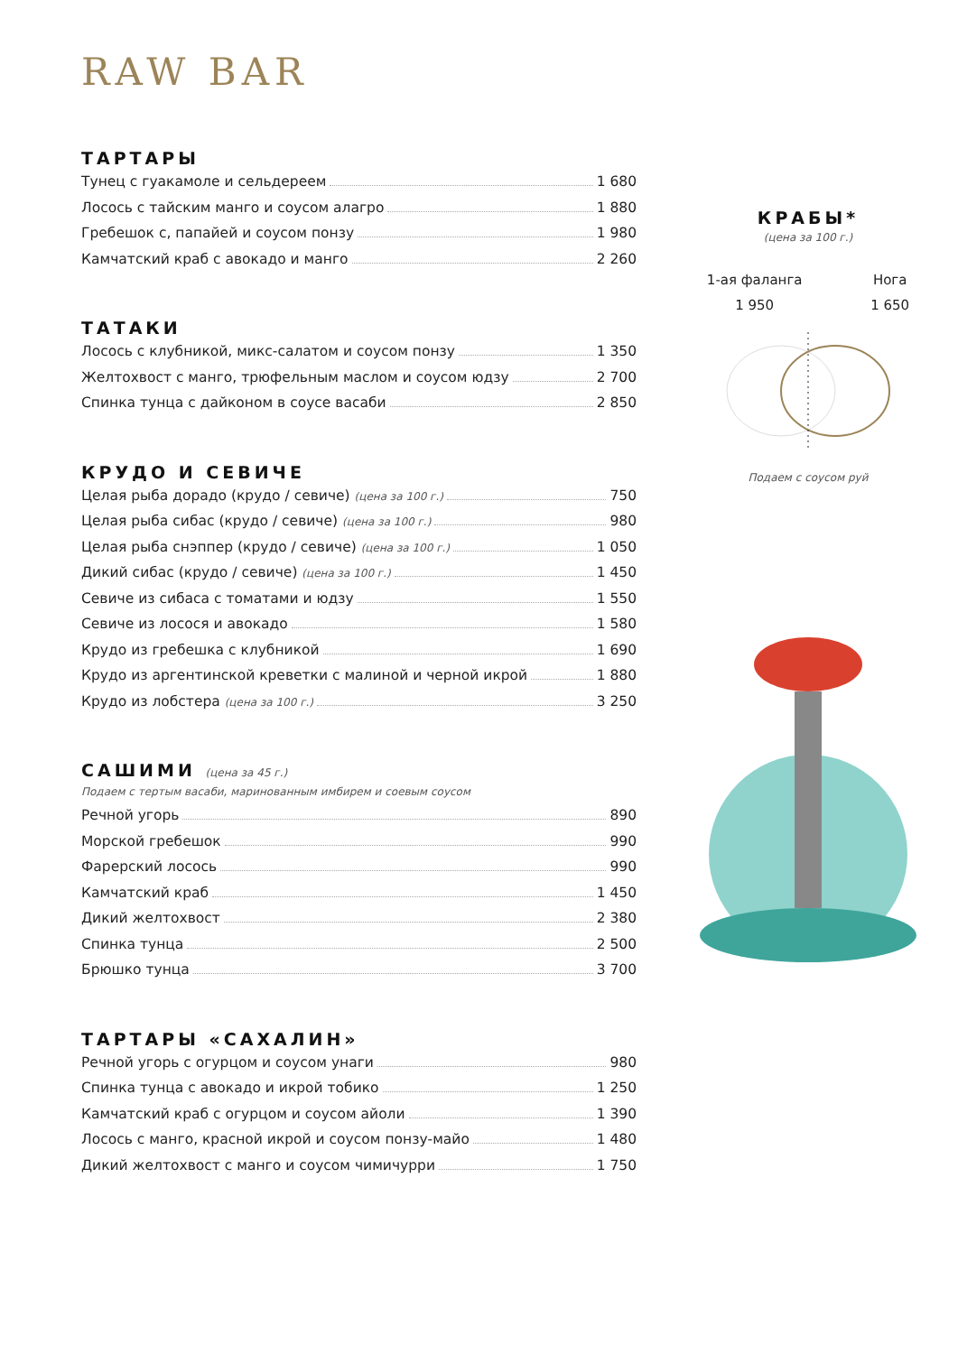RAW BAR
ТАРТАРЫ
Тунец с гуакамоле и сельдереем 1 680
Лосось с тайским манго и соусом алагро 1 880
Гребешок с, папайей и соусом понзу 1 980
Камчатский краб с авокадо и манго 2 260
ТАТАКИ
Лосось с клубникой, микс-салатом и соусом понзу 1 350
Желтохвост с манго, трюфельным маслом и соусом юдзу 2 700
Спинка тунца с дайконом в соусе васаби 2 850
КРУДО И СЕВИЧЕ
Целая рыба дорадо (крудо / севиче) (цена за 100 г.) 750
Целая рыба сибас (крудо / севиче) (цена за 100 г.) 980
Целая рыба снэппер (крудо / севиче) (цена за 100 г.) 1 050
Дикий сибас (крудо / севиче) (цена за 100 г.) 1 450
Севиче из сибаса с томатами и юдзу 1 550
Севиче из лосося и авокадо 1 580
Крудо из гребешка с клубникой 1 690
Крудо из аргентинской креветки с малиной и черной икрой 1 880
Крудо из лобстера (цена за 100 г.) 3 250
САШИМИ (цена за 45 г.)
Подаем с тертым васаби, маринованным имбирем и соевым соусом
Речной угорь 890
Морской гребешок 990
Фарерский лосось 990
Камчатский краб 1 450
Дикий желтохвост 2 380
Спинка тунца 2 500
Брюшко тунца 3 700
ТАРТАРЫ «САХАЛИН»
Речной угорь с огурцом и соусом унаги 980
Спинка тунца с авокадо и икрой тобико 1 250
Камчатский краб с огурцом и соусом айоли 1 390
Лосось с манго, красной икрой и соусом понзу-майо 1 480
Дикий желтохвост с манго и соусом чимичурри 1 750
КРАБЫ*
(цена за 100 г.)
1-ая фаланга
1 950
Нога
1 650
Подаем с соусом руй